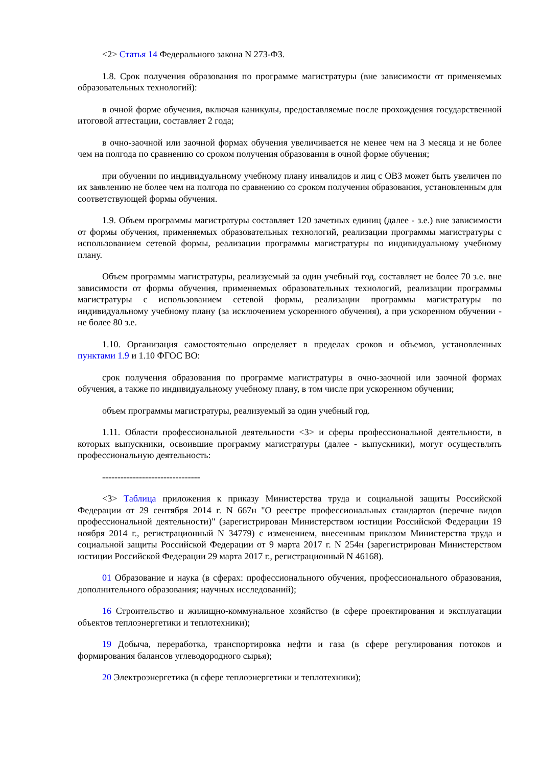<2> Статья 14 Федерального закона N 273-ФЗ.
1.8. Срок получения образования по программе магистратуры (вне зависимости от применяемых образовательных технологий):
в очной форме обучения, включая каникулы, предоставляемые после прохождения государственной итоговой аттестации, составляет 2 года;
в очно-заочной или заочной формах обучения увеличивается не менее чем на 3 месяца и не более чем на полгода по сравнению со сроком получения образования в очной форме обучения;
при обучении по индивидуальному учебному плану инвалидов и лиц с ОВЗ может быть увеличен по их заявлению не более чем на полгода по сравнению со сроком получения образования, установленным для соответствующей формы обучения.
1.9. Объем программы магистратуры составляет 120 зачетных единиц (далее - з.е.) вне зависимости от формы обучения, применяемых образовательных технологий, реализации программы магистратуры с использованием сетевой формы, реализации программы магистратуры по индивидуальному учебному плану.
Объем программы магистратуры, реализуемый за один учебный год, составляет не более 70 з.е. вне зависимости от формы обучения, применяемых образовательных технологий, реализации программы магистратуры с использованием сетевой формы, реализации программы магистратуры по индивидуальному учебному плану (за исключением ускоренного обучения), а при ускоренном обучении - не более 80 з.е.
1.10. Организация самостоятельно определяет в пределах сроков и объемов, установленных пунктами 1.9 и 1.10 ФГОС ВО:
срок получения образования по программе магистратуры в очно-заочной или заочной формах обучения, а также по индивидуальному учебному плану, в том числе при ускоренном обучении;
объем программы магистратуры, реализуемый за один учебный год.
1.11. Области профессиональной деятельности <3> и сферы профессиональной деятельности, в которых выпускники, освоившие программу магистратуры (далее - выпускники), могут осуществлять профессиональную деятельность:
--------------------------------
<3> Таблица приложения к приказу Министерства труда и социальной защиты Российской Федерации от 29 сентября 2014 г. N 667н "О реестре профессиональных стандартов (перечне видов профессиональной деятельности)" (зарегистрирован Министерством юстиции Российской Федерации 19 ноября 2014 г., регистрационный N 34779) с изменением, внесенным приказом Министерства труда и социальной защиты Российской Федерации от 9 марта 2017 г. N 254н (зарегистрирован Министерством юстиции Российской Федерации 29 марта 2017 г., регистрационный N 46168).
01 Образование и наука (в сферах: профессионального обучения, профессионального образования, дополнительного образования; научных исследований);
16 Строительство и жилищно-коммунальное хозяйство (в сфере проектирования и эксплуатации объектов теплоэнергетики и теплотехники);
19 Добыча, переработка, транспортировка нефти и газа (в сфере регулирования потоков и формирования балансов углеводородного сырья);
20 Электроэнергетика (в сфере теплоэнергетики и теплотехники);